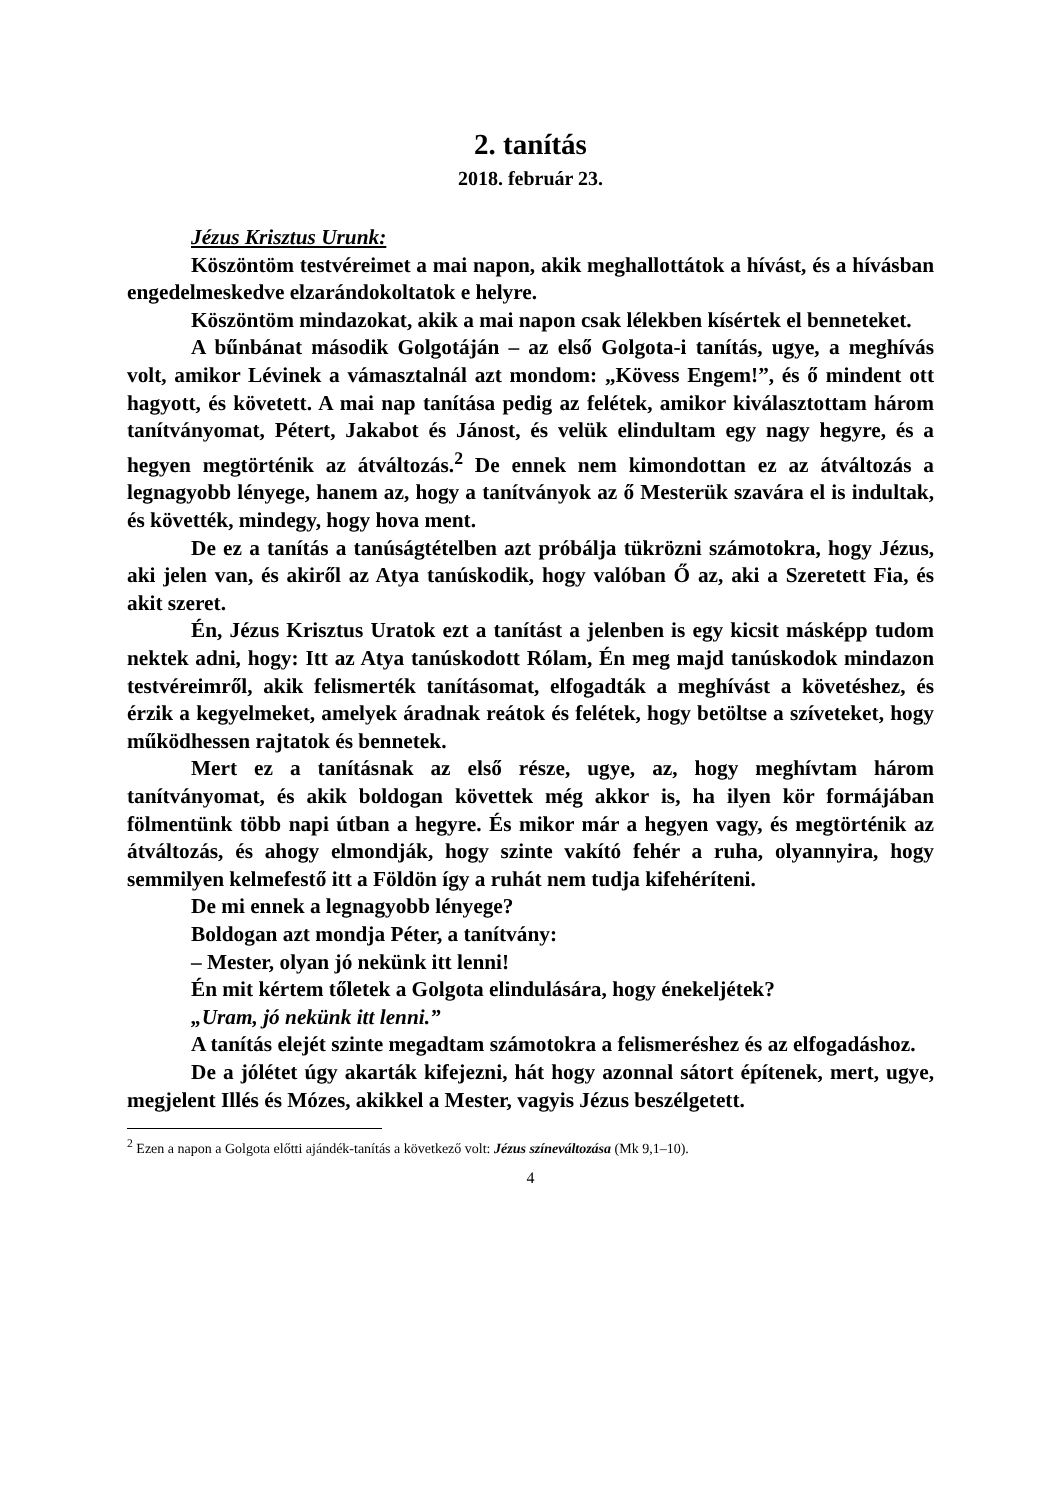2. tanítás
2018. február 23.
Jézus Krisztus Urunk:
Köszöntöm testvéreimet a mai napon, akik meghallottátok a hívást, és a hívásban engedelmeskedve elzarándokoltatok e helyre.
Köszöntöm mindazokat, akik a mai napon csak lélekben kísértek el benneteket.
A bűnbánat második Golgotáján – az első Golgota-i tanítás, ugye, a meghívás volt, amikor Lévinek a vámasztalnál azt mondom: „Kövess Engem!”, és ő mindent ott hagyott, és követett. A mai nap tanítása pedig az felétek, amikor kiválasztottam három tanítványomat, Pétert, Jakabot és Jánost, és velük elindultam egy nagy hegyre, és a hegyen megtörténik az átváltozás.<sup>2</sup> De ennek nem kimondottan ez az átváltozás a legnagyobb lényege, hanem az, hogy a tanítványok az ő Mesterük szavára el is indultak, és követték, mindegy, hogy hova ment.
De ez a tanítás a tanúságtételben azt próbálja tükrözni számotokra, hogy Jézus, aki jelen van, és akiről az Atya tanúskodik, hogy valóban Ő az, aki a Szeretett Fia, és akit szeret.
Én, Jézus Krisztus Uratok ezt a tanítást a jelenben is egy kicsit másképp tudom nektek adni, hogy: Itt az Atya tanúskodott Rólam, Én meg majd tanúskodok mindazon testvéreimről, akik felismerték tanításomat, elfogadták a meghívást a követéshez, és érzik a kegyelmeket, amelyek áradnak reátok és felétek, hogy betöltse a szíveteket, hogy működhessen rajtatok és bennetek.
Mert ez a tanításnak az első része, ugye, az, hogy meghívtam három tanítványomat, és akik boldogan követtek még akkor is, ha ilyen kör formájában fölmentünk több napi útban a hegyre. És mikor már a hegyen vagy, és megtörténik az átváltozás, és ahogy elmondják, hogy szinte vakító fehér a ruha, olyannyira, hogy semmilyen kelmefestő itt a Földön így a ruhát nem tudja kifehéríteni.
De mi ennek a legnagyobb lényege?
Boldogan azt mondja Péter, a tanítvány:
– Mester, olyan jó nekünk itt lenni!
Én mit kértem tőletek a Golgota elindulására, hogy énekeljétek?
„Uram, jó nekünk itt lenni.”
A tanítás elejét szinte megadtam számotokra a felismeréshez és az elfogadáshoz.
De a jólétet úgy akarták kifejezni, hát hogy azonnal sátort építenek, mert, ugye, megjelent Illés és Mózes, akikkel a Mester, vagyis Jézus beszélgetett.
<sup>2</sup> Ezen a napon a Golgota előtti ajándék-tanítás a következő volt: Jézus színeváltozása (Mk 9,1–10).
4